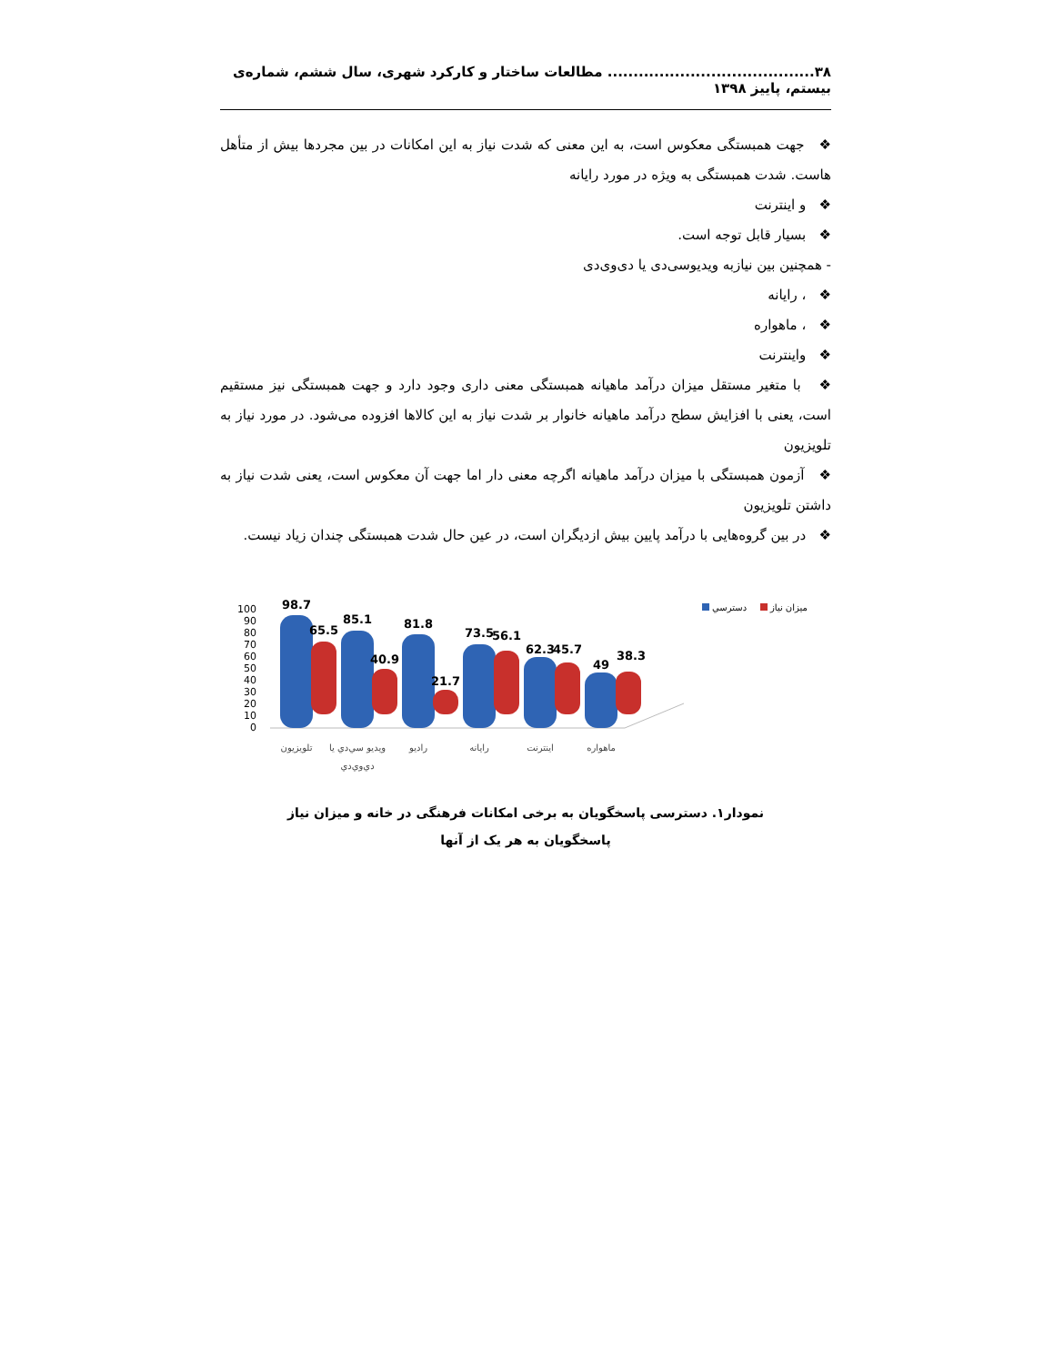۳۸........................................ مطالعات ساختار و کارکرد شهری، سال ششم، شماره‌ی بیستم، پاییز ۱۳۹۸
❖ جهت همبستگی معکوس است، به این معنی که شدت نیاز به این امکانات در بین مجردها بیش از متأهل هاست. شدت همبستگی به ویژه در مورد رایانه
❖ و اینترنت
❖ بسیار قابل توجه است.
- همچنین بین نیازبه ویدیوسی‌دی یا دی‌وی‌دی
❖ ، رایانه
❖ ، ماهواره
❖ واینترنت
❖ با متغیر مستقل میزان درآمد ماهیانه همبستگی معنی داری وجود دارد و جهت همبستگی نیز مستقیم است، یعنی با افزایش سطح درآمد ماهیانه خانوار بر شدت نیاز به این کالاها افزوده می‌شود. در مورد نیاز به تلویزیون
❖ آزمون همبستگی با میزان درآمد ماهیانه اگرچه معنی دار اما جهت آن معکوس است، یعنی شدت نیاز به داشتن تلویزیون
❖ در بین گروه‌هایی با درآمد پایین بیش ازدیگران است، در عین حال شدت همبستگی چندان زیاد نیست.
100
90
80
70
60
50
40
30
20
10
0
98.7
65.5
85.1
40.9
81.8
21.7
73.5
56.1
62.3
45.7
49
38.3
تلويزيون
ويديو سي‌دي يا
دي‌وي‌دي
راديو
رايانه
اينترنت
ماهواره
دسترسي
ميزان نياز
نمودار۱. دسترسی پاسخگویان به برخی امکانات فرهنگی در خانه و میزان نیاز
پاسخگویان به هر یک از آنها